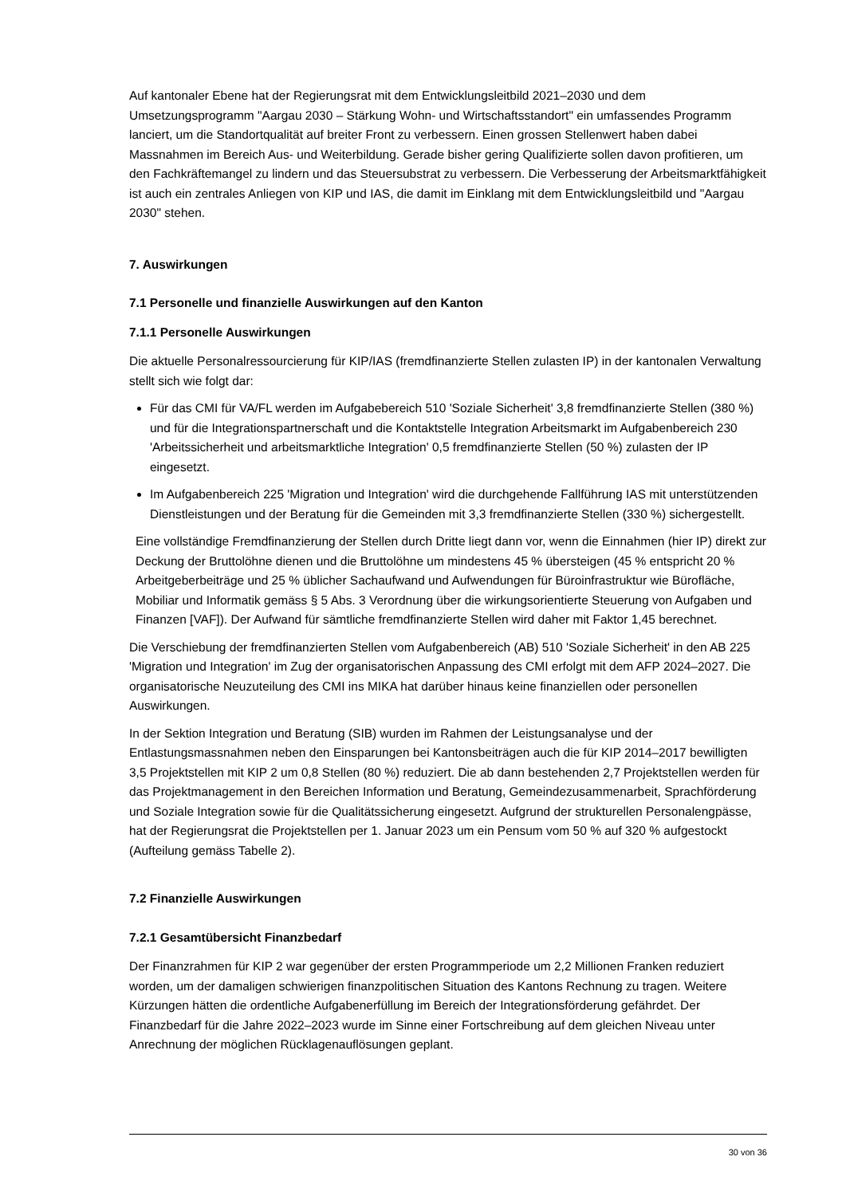Auf kantonaler Ebene hat der Regierungsrat mit dem Entwicklungsleitbild 2021–2030 und dem Umsetzungsprogramm "Aargau 2030 – Stärkung Wohn- und Wirtschaftsstandort" ein umfassendes Programm lanciert, um die Standortqualität auf breiter Front zu verbessern. Einen grossen Stellenwert haben dabei Massnahmen im Bereich Aus- und Weiterbildung. Gerade bisher gering Qualifizierte sollen davon profitieren, um den Fachkräftemangel zu lindern und das Steuersubstrat zu verbessern. Die Verbesserung der Arbeitsmarktfähigkeit ist auch ein zentrales Anliegen von KIP und IAS, die damit im Einklang mit dem Entwicklungsleitbild und "Aargau 2030" stehen.
7. Auswirkungen
7.1 Personelle und finanzielle Auswirkungen auf den Kanton
7.1.1 Personelle Auswirkungen
Die aktuelle Personalressourcierung für KIP/IAS (fremdfinanzierte Stellen zulasten IP) in der kantonalen Verwaltung stellt sich wie folgt dar:
Für das CMI für VA/FL werden im Aufgabebereich 510 'Soziale Sicherheit' 3,8 fremdfinanzierte Stellen (380 %) und für die Integrationspartnerschaft und die Kontaktstelle Integration Arbeitsmarkt im Aufgabenbereich 230 'Arbeitssicherheit und arbeitsmarktliche Integration' 0,5 fremdfinanzierte Stellen (50 %) zulasten der IP eingesetzt.
Im Aufgabenbereich 225 'Migration und Integration' wird die durchgehende Fallführung IAS mit unterstützenden Dienstleistungen und der Beratung für die Gemeinden mit 3,3 fremdfinanzierte Stellen (330 %) sichergestellt.
Eine vollständige Fremdfinanzierung der Stellen durch Dritte liegt dann vor, wenn die Einnahmen (hier IP) direkt zur Deckung der Bruttolöhne dienen und die Bruttolöhne um mindestens 45 % übersteigen (45 % entspricht 20 % Arbeitgeberbeiträge und 25 % üblicher Sachaufwand und Aufwendungen für Büroinfrastruktur wie Bürofläche, Mobiliar und Informatik gemäss § 5 Abs. 3 Verordnung über die wirkungsorientierte Steuerung von Aufgaben und Finanzen [VAF]). Der Aufwand für sämtliche fremdfinanzierte Stellen wird daher mit Faktor 1,45 berechnet.
Die Verschiebung der fremdfinanzierten Stellen vom Aufgabenbereich (AB) 510 'Soziale Sicherheit' in den AB 225 'Migration und Integration' im Zug der organisatorischen Anpassung des CMI erfolgt mit dem AFP 2024–2027. Die organisatorische Neuzuteilung des CMI ins MIKA hat darüber hinaus keine finanziellen oder personellen Auswirkungen.
In der Sektion Integration und Beratung (SIB) wurden im Rahmen der Leistungsanalyse und der Entlastungsmassnahmen neben den Einsparungen bei Kantonsbeiträgen auch die für KIP 2014–2017 bewilligten 3,5 Projektstellen mit KIP 2 um 0,8 Stellen (80 %) reduziert. Die ab dann bestehenden 2,7 Projektstellen werden für das Projektmanagement in den Bereichen Information und Beratung, Gemeindezusammenarbeit, Sprachförderung und Soziale Integration sowie für die Qualitätssicherung eingesetzt. Aufgrund der strukturellen Personalengpässe, hat der Regierungsrat die Projektstellen per 1. Januar 2023 um ein Pensum vom 50 % auf 320 % aufgestockt (Aufteilung gemäss Tabelle 2).
7.2 Finanzielle Auswirkungen
7.2.1 Gesamtübersicht Finanzbedarf
Der Finanzrahmen für KIP 2 war gegenüber der ersten Programmperiode um 2,2 Millionen Franken reduziert worden, um der damaligen schwierigen finanzpolitischen Situation des Kantons Rechnung zu tragen. Weitere Kürzungen hätten die ordentliche Aufgabenerfüllung im Bereich der Integrationsförderung gefährdet. Der Finanzbedarf für die Jahre 2022–2023 wurde im Sinne einer Fortschreibung auf dem gleichen Niveau unter Anrechnung der möglichen Rücklagenauflösungen geplant.
30 von 36